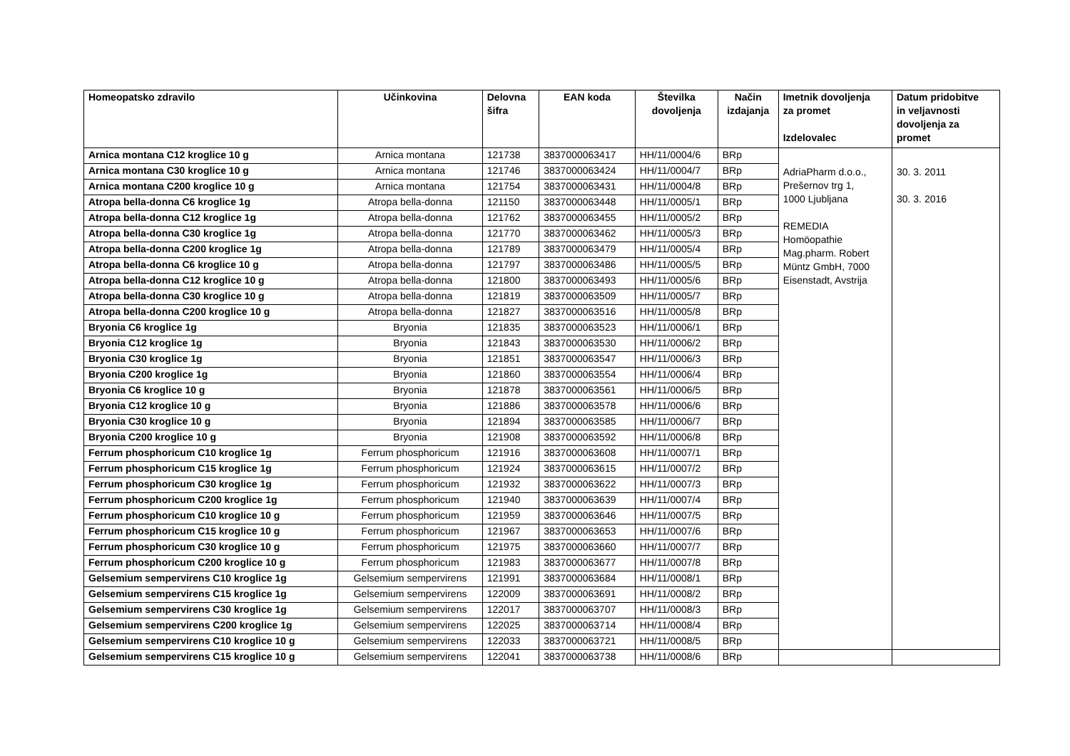| Homeopatsko zdravilo | Učinkovina | Delovna šifra | EAN koda | Številka dovoljenja | Način izdajanja | Imetnik dovoljenja za promet Izdelovalec | Datum pridobitve in veljavnosti dovoljenja za promet |
| --- | --- | --- | --- | --- | --- | --- | --- |
| Arnica montana C12 kroglice 10 g | Arnica montana | 121738 | 3837000063417 | HH/11/0004/6 | BRp | AdriaPharm d.o.o., Prešernov trg 1, 1000 Ljubljana REMEDIA Homöopathie Mag.pharm. Robert Müntz GmbH, 7000 Eisenstadt, Avstrija | 30. 3. 2011 30. 3. 2016 |
| Arnica montana C30 kroglice 10 g | Arnica montana | 121746 | 3837000063424 | HH/11/0004/7 | BRp | | |
| Arnica montana C200 kroglice 10 g | Arnica montana | 121754 | 3837000063431 | HH/11/0004/8 | BRp | | |
| Atropa bella-donna C6 kroglice 1g | Atropa bella-donna | 121150 | 3837000063448 | HH/11/0005/1 | BRp | | |
| Atropa bella-donna C12 kroglice 1g | Atropa bella-donna | 121762 | 3837000063455 | HH/11/0005/2 | BRp | | |
| Atropa bella-donna C30 kroglice 1g | Atropa bella-donna | 121770 | 3837000063462 | HH/11/0005/3 | BRp | | |
| Atropa bella-donna C200 kroglice 1g | Atropa bella-donna | 121789 | 3837000063479 | HH/11/0005/4 | BRp | | |
| Atropa bella-donna C6 kroglice 10 g | Atropa bella-donna | 121797 | 3837000063486 | HH/11/0005/5 | BRp | | |
| Atropa bella-donna C12 kroglice 10 g | Atropa bella-donna | 121800 | 3837000063493 | HH/11/0005/6 | BRp | | |
| Atropa bella-donna C30 kroglice 10 g | Atropa bella-donna | 121819 | 3837000063509 | HH/11/0005/7 | BRp | | |
| Atropa bella-donna C200 kroglice 10 g | Atropa bella-donna | 121827 | 3837000063516 | HH/11/0005/8 | BRp | | |
| Bryonia C6 kroglice 1g | Bryonia | 121835 | 3837000063523 | HH/11/0006/1 | BRp | | |
| Bryonia C12 kroglice 1g | Bryonia | 121843 | 3837000063530 | HH/11/0006/2 | BRp | | |
| Bryonia C30 kroglice 1g | Bryonia | 121851 | 3837000063547 | HH/11/0006/3 | BRp | | |
| Bryonia C200 kroglice 1g | Bryonia | 121860 | 3837000063554 | HH/11/0006/4 | BRp | | |
| Bryonia C6 kroglice 10 g | Bryonia | 121878 | 3837000063561 | HH/11/0006/5 | BRp | | |
| Bryonia C12 kroglice 10 g | Bryonia | 121886 | 3837000063578 | HH/11/0006/6 | BRp | | |
| Bryonia C30 kroglice 10 g | Bryonia | 121894 | 3837000063585 | HH/11/0006/7 | BRp | | |
| Bryonia C200 kroglice 10 g | Bryonia | 121908 | 3837000063592 | HH/11/0006/8 | BRp | | |
| Ferrum phosphoricum C10 kroglice 1g | Ferrum phosphoricum | 121916 | 3837000063608 | HH/11/0007/1 | BRp | | |
| Ferrum phosphoricum C15 kroglice 1g | Ferrum phosphoricum | 121924 | 3837000063615 | HH/11/0007/2 | BRp | | |
| Ferrum phosphoricum C30 kroglice 1g | Ferrum phosphoricum | 121932 | 3837000063622 | HH/11/0007/3 | BRp | | |
| Ferrum phosphoricum C200 kroglice 1g | Ferrum phosphoricum | 121940 | 3837000063639 | HH/11/0007/4 | BRp | | |
| Ferrum phosphoricum C10 kroglice 10 g | Ferrum phosphoricum | 121959 | 3837000063646 | HH/11/0007/5 | BRp | | |
| Ferrum phosphoricum C15 kroglice 10 g | Ferrum phosphoricum | 121967 | 3837000063653 | HH/11/0007/6 | BRp | | |
| Ferrum phosphoricum C30 kroglice 10 g | Ferrum phosphoricum | 121975 | 3837000063660 | HH/11/0007/7 | BRp | | |
| Ferrum phosphoricum C200 kroglice 10 g | Ferrum phosphoricum | 121983 | 3837000063677 | HH/11/0007/8 | BRp | | |
| Gelsemium sempervirens C10 kroglice 1g | Gelsemium sempervirens | 121991 | 3837000063684 | HH/11/0008/1 | BRp | | |
| Gelsemium sempervirens C15 kroglice 1g | Gelsemium sempervirens | 122009 | 3837000063691 | HH/11/0008/2 | BRp | | |
| Gelsemium sempervirens C30 kroglice 1g | Gelsemium sempervirens | 122017 | 3837000063707 | HH/11/0008/3 | BRp | | |
| Gelsemium sempervirens C200 kroglice 1g | Gelsemium sempervirens | 122025 | 3837000063714 | HH/11/0008/4 | BRp | | |
| Gelsemium sempervirens C10 kroglice 10 g | Gelsemium sempervirens | 122033 | 3837000063721 | HH/11/0008/5 | BRp | | |
| Gelsemium sempervirens C15 kroglice 10 g | Gelsemium sempervirens | 122041 | 3837000063738 | HH/11/0008/6 | BRp | | |